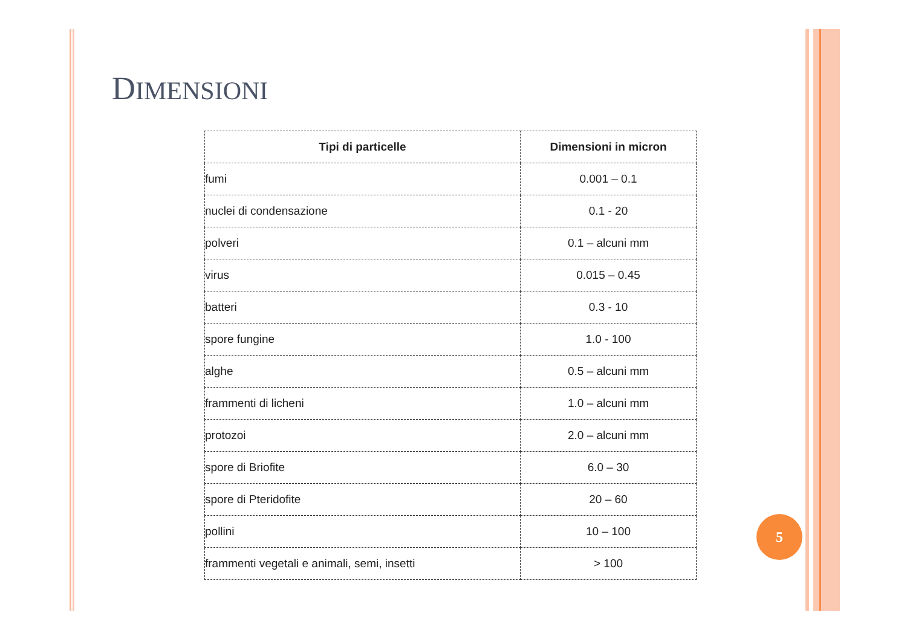DIMENSIONI
| Tipi di particelle | Dimensioni in micron |
| --- | --- |
| fumi | 0.001 – 0.1 |
| nuclei di condensazione | 0.1 - 20 |
| polveri | 0.1 – alcuni mm |
| virus | 0.015 – 0.45 |
| batteri | 0.3 - 10 |
| spore fungine | 1.0 - 100 |
| alghe | 0.5 – alcuni mm |
| frammenti di licheni | 1.0 – alcuni mm |
| protozoi | 2.0 – alcuni mm |
| spore di Briofite | 6.0 – 30 |
| spore di Pteridofite | 20 – 60 |
| pollini | 10 – 100 |
| frammenti vegetali e animali, semi, insetti | > 100 |
5